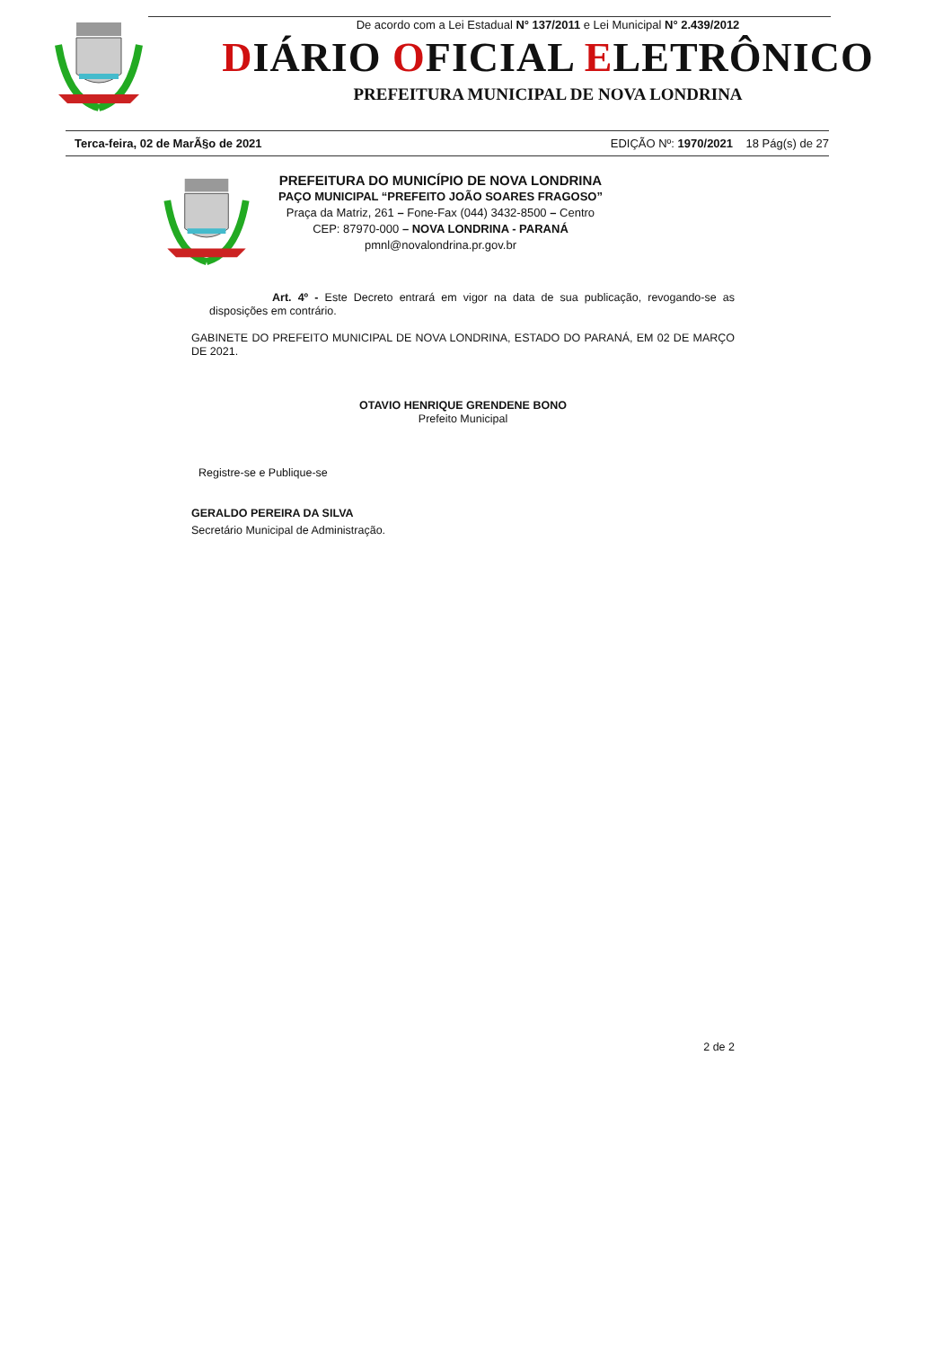De acordo com a Lei Estadual N° 137/2011 e Lei Municipal N° 2.439/2012
DIÁRIO OFICIAL ELETRÔNICO
PREFEITURA MUNICIPAL DE NOVA LONDRINA
Terca-feira, 02 de MarÃ§o de 2021 EDIÇÃO Nº: 1970/2021 18 Pág(s) de 27
PREFEITURA DO MUNICÍPIO DE NOVA LONDRINA
PAÇO MUNICIPAL “PREFEITO JOÃO SOARES FRAGOSO”
Praça da Matriz, 261 – Fone-Fax (044) 3432-8500 – Centro
CEP: 87970-000 – NOVA LONDRINA - PARANÁ
pmnl@novalondrina.pr.gov.br
Art. 4º - Este Decreto entrará em vigor na data de sua publicação, revogando-se as disposições em contrário.
GABINETE DO PREFEITO MUNICIPAL DE NOVA LONDRINA, ESTADO DO PARANÁ, EM 02 DE MARÇO DE 2021.
OTAVIO HENRIQUE GRENDENE BONO
Prefeito Municipal
Registre-se e Publique-se
GERALDO PEREIRA DA SILVA
Secretário Municipal de Administração.
2 de 2